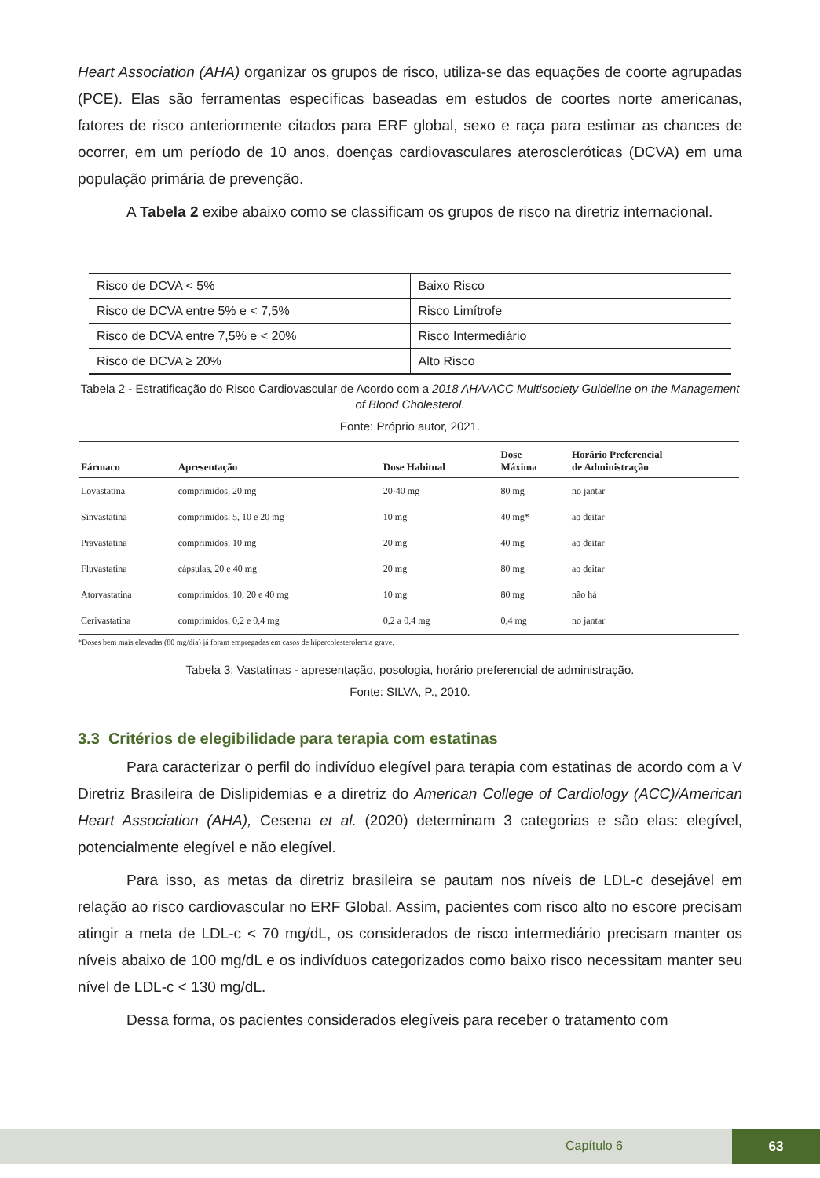Heart Association (AHA) organizar os grupos de risco, utiliza-se das equações de coorte agrupadas (PCE). Elas são ferramentas específicas baseadas em estudos de coortes norte americanas, fatores de risco anteriormente citados para ERF global, sexo e raça para estimar as chances de ocorrer, em um período de 10 anos, doenças cardiovasculares ateroscleróticas (DCVA) em uma população primária de prevenção.
A Tabela 2 exibe abaixo como se classificam os grupos de risco na diretriz internacional.
| Risco de DCVA < 5% | Baixo Risco |
| Risco de DCVA entre 5% e < 7,5% | Risco Limítrofe |
| Risco de DCVA entre 7,5% e < 20% | Risco Intermediário |
| Risco de DCVA ≥ 20% | Alto Risco |
Tabela 2 - Estratificação do Risco Cardiovascular de Acordo com a 2018 AHA/ACC Multisociety Guideline on the Management of Blood Cholesterol.
Fonte: Próprio autor, 2021.
| Fármaco | Apresentação | Dose Habitual | Dose Máxima | Horário Preferencial de Administração |
| --- | --- | --- | --- | --- |
| Lovastatina | comprimidos, 20 mg | 20-40 mg | 80 mg | no jantar |
| Sinvastatina | comprimidos, 5, 10 e 20 mg | 10 mg | 40 mg* | ao deitar |
| Pravastatina | comprimidos, 10 mg | 20 mg | 40 mg | ao deitar |
| Fluvastatina | cápsulas, 20 e 40 mg | 20 mg | 80 mg | ao deitar |
| Atorvastatina | comprimidos, 10, 20 e 40 mg | 10 mg | 80 mg | não há |
| Cerivastatina | comprimidos, 0,2 e 0,4 mg | 0,2 a 0,4 mg | 0,4 mg | no jantar |
*Doses bem mais elevadas (80 mg/dia) já foram empregadas em casos de hipercolesterolemia grave.
Tabela 3: Vastatinas - apresentação, posologia, horário preferencial de administração.
Fonte: SILVA, P., 2010.
3.3 Critérios de elegibilidade para terapia com estatinas
Para caracterizar o perfil do indivíduo elegível para terapia com estatinas de acordo com a V Diretriz Brasileira de Dislipidemias e a diretriz do American College of Cardiology (ACC)/American Heart Association (AHA), Cesena et al. (2020) determinam 3 categorias e são elas: elegível, potencialmente elegível e não elegível.
Para isso, as metas da diretriz brasileira se pautam nos níveis de LDL-c desejável em relação ao risco cardiovascular no ERF Global. Assim, pacientes com risco alto no escore precisam atingir a meta de LDL-c < 70 mg/dL, os considerados de risco intermediário precisam manter os níveis abaixo de 100 mg/dL e os indivíduos categorizados como baixo risco necessitam manter seu nível de LDL-c < 130 mg/dL.
Dessa forma, os pacientes considerados elegíveis para receber o tratamento com
Capítulo 6
63